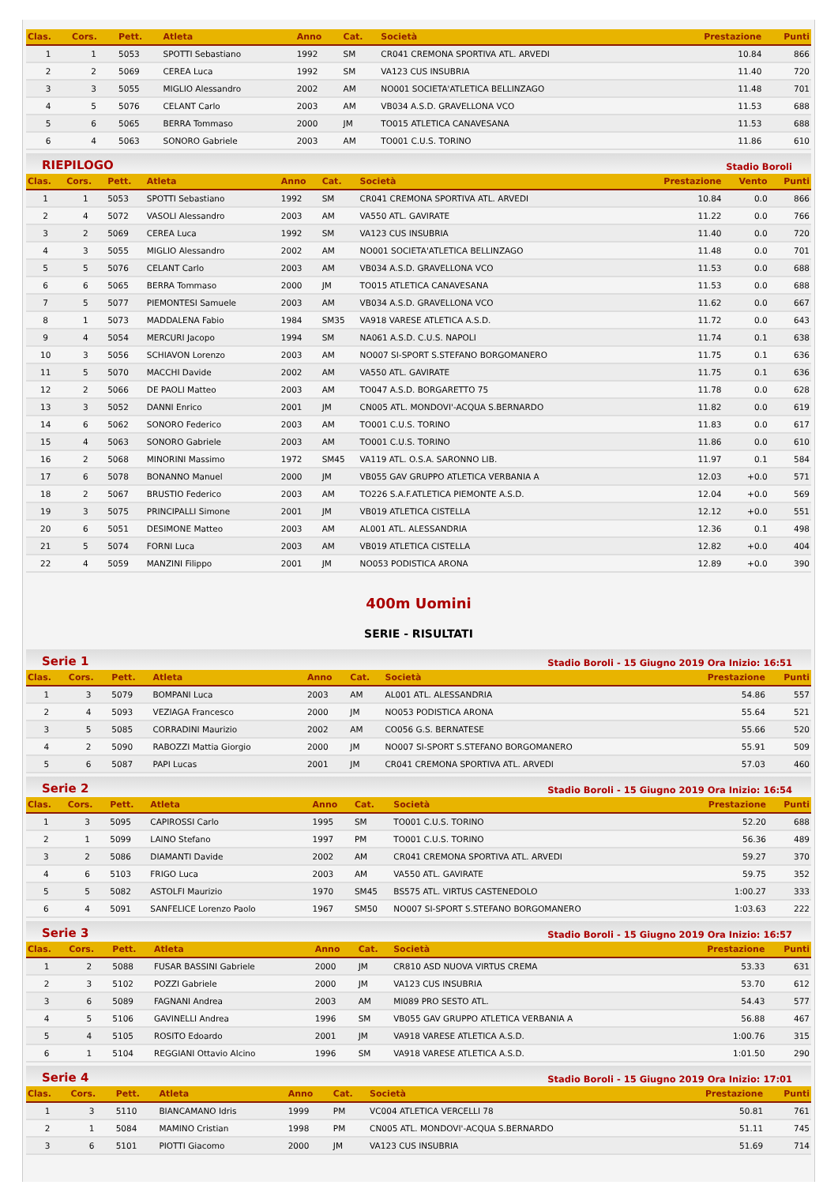| Clas. | Cors. | Pett. | Atleta | Anno | Cat. | Società | Prestazione | Punti |
| --- | --- | --- | --- | --- | --- | --- | --- | --- |
| 1 | 1 | 5053 | SPOTTI Sebastiano | 1992 | SM | CR041 CREMONA SPORTIVA ATL. ARVEDI | 10.84 | 866 |
| 2 | 2 | 5069 | CEREA Luca | 1992 | SM | VA123 CUS INSUBRIA | 11.40 | 720 |
| 3 | 3 | 5055 | MIGLIO Alessandro | 2002 | AM | NO001 SOCIETA'ATLETICA BELLINZAGO | 11.48 | 701 |
| 4 | 5 | 5076 | CELANT Carlo | 2003 | AM | VB034 A.S.D. GRAVELLONA VCO | 11.53 | 688 |
| 5 | 6 | 5065 | BERRA Tommaso | 2000 | JM | TO015 ATLETICA CANAVESANA | 11.53 | 688 |
| 6 | 4 | 5063 | SONORO Gabriele | 2003 | AM | TO001 C.U.S. TORINO | 11.86 | 610 |
RIEPILOGO Stadio Boroli
| Clas. | Cors. | Pett. | Atleta | Anno | Cat. | Società | Prestazione | Vento | Punti |
| --- | --- | --- | --- | --- | --- | --- | --- | --- | --- |
| 1 | 1 | 5053 | SPOTTI Sebastiano | 1992 | SM | CR041 CREMONA SPORTIVA ATL. ARVEDI | 10.84 | 0.0 | 866 |
| 2 | 4 | 5072 | VASOLI Alessandro | 2003 | AM | VA550 ATL. GAVIRATE | 11.22 | 0.0 | 766 |
| 3 | 2 | 5069 | CEREA Luca | 1992 | SM | VA123 CUS INSUBRIA | 11.40 | 0.0 | 720 |
| 4 | 3 | 5055 | MIGLIO Alessandro | 2002 | AM | NO001 SOCIETA'ATLETICA BELLINZAGO | 11.48 | 0.0 | 701 |
| 5 | 5 | 5076 | CELANT Carlo | 2003 | AM | VB034 A.S.D. GRAVELLONA VCO | 11.53 | 0.0 | 688 |
| 6 | 6 | 5065 | BERRA Tommaso | 2000 | JM | TO015 ATLETICA CANAVESANA | 11.53 | 0.0 | 688 |
| 7 | 5 | 5077 | PIEMONTESI Samuele | 2003 | AM | VB034 A.S.D. GRAVELLONA VCO | 11.62 | 0.0 | 667 |
| 8 | 1 | 5073 | MADDALENA Fabio | 1984 | SM35 | VA918 VARESE ATLETICA A.S.D. | 11.72 | 0.0 | 643 |
| 9 | 4 | 5054 | MERCURI Jacopo | 1994 | SM | NA061 A.S.D. C.U.S. NAPOLI | 11.74 | 0.1 | 638 |
| 10 | 3 | 5056 | SCHIAVON Lorenzo | 2003 | AM | NO007 SI-SPORT S.STEFANO BORGOMANERO | 11.75 | 0.1 | 636 |
| 11 | 5 | 5070 | MACCHI Davide | 2002 | AM | VA550 ATL. GAVIRATE | 11.75 | 0.1 | 636 |
| 12 | 2 | 5066 | DE PAOLI Matteo | 2003 | AM | TO047 A.S.D. BORGARETTO 75 | 11.78 | 0.0 | 628 |
| 13 | 3 | 5052 | DANNI Enrico | 2001 | JM | CN005 ATL. MONDOVI'-ACQUA S.BERNARDO | 11.82 | 0.0 | 619 |
| 14 | 6 | 5062 | SONORO Federico | 2003 | AM | TO001 C.U.S. TORINO | 11.83 | 0.0 | 617 |
| 15 | 4 | 5063 | SONORO Gabriele | 2003 | AM | TO001 C.U.S. TORINO | 11.86 | 0.0 | 610 |
| 16 | 2 | 5068 | MINORINI Massimo | 1972 | SM45 | VA119 ATL. O.S.A. SARONNO LIB. | 11.97 | 0.1 | 584 |
| 17 | 6 | 5078 | BONANNO Manuel | 2000 | JM | VB055 GAV GRUPPO ATLETICA VERBANIA A | 12.03 | +0.0 | 571 |
| 18 | 2 | 5067 | BRUSTIO Federico | 2003 | AM | TO226 S.A.F.ATLETICA PIEMONTE A.S.D. | 12.04 | +0.0 | 569 |
| 19 | 3 | 5075 | PRINCIPALLI Simone | 2001 | JM | VB019 ATLETICA CISTELLA | 12.12 | +0.0 | 551 |
| 20 | 6 | 5051 | DESIMONE Matteo | 2003 | AM | AL001 ATL. ALESSANDRIA | 12.36 | 0.1 | 498 |
| 21 | 5 | 5074 | FORNI Luca | 2003 | AM | VB019 ATLETICA CISTELLA | 12.82 | +0.0 | 404 |
| 22 | 4 | 5059 | MANZINI Filippo | 2001 | JM | NO053 PODISTICA ARONA | 12.89 | +0.0 | 390 |
400m Uomini
SERIE - RISULTATI
Serie 1 Stadio Boroli - 15 Giugno 2019 Ora Inizio: 16:51
| Clas. | Cors. | Pett. | Atleta | Anno | Cat. | Società | Prestazione | Punti |
| --- | --- | --- | --- | --- | --- | --- | --- | --- |
| 1 | 3 | 5079 | BOMPANI Luca | 2003 | AM | AL001 ATL. ALESSANDRIA | 54.86 | 557 |
| 2 | 4 | 5093 | VEZIAGA Francesco | 2000 | JM | NO053 PODISTICA ARONA | 55.64 | 521 |
| 3 | 5 | 5085 | CORRADINI Maurizio | 2002 | AM | CO056 G.S. BERNATESE | 55.66 | 520 |
| 4 | 2 | 5090 | RABOZZI Mattia Giorgio | 2000 | JM | NO007 SI-SPORT S.STEFANO BORGOMANERO | 55.91 | 509 |
| 5 | 6 | 5087 | PAPI Lucas | 2001 | JM | CR041 CREMONA SPORTIVA ATL. ARVEDI | 57.03 | 460 |
Serie 2 Stadio Boroli - 15 Giugno 2019 Ora Inizio: 16:54
| Clas. | Cors. | Pett. | Atleta | Anno | Cat. | Società | Prestazione | Punti |
| --- | --- | --- | --- | --- | --- | --- | --- | --- |
| 1 | 3 | 5095 | CAPIROSSI Carlo | 1995 | SM | TO001 C.U.S. TORINO | 52.20 | 688 |
| 2 | 1 | 5099 | LAINO Stefano | 1997 | PM | TO001 C.U.S. TORINO | 56.36 | 489 |
| 3 | 2 | 5086 | DIAMANTI Davide | 2002 | AM | CR041 CREMONA SPORTIVA ATL. ARVEDI | 59.27 | 370 |
| 4 | 6 | 5103 | FRIGO Luca | 2003 | AM | VA550 ATL. GAVIRATE | 59.75 | 352 |
| 5 | 5 | 5082 | ASTOLFI Maurizio | 1970 | SM45 | BS575 ATL. VIRTUS CASTENEDOLO | 1:00.27 | 333 |
| 6 | 4 | 5091 | SANFELICE Lorenzo Paolo | 1967 | SM50 | NO007 SI-SPORT S.STEFANO BORGOMANERO | 1:03.63 | 222 |
Serie 3 Stadio Boroli - 15 Giugno 2019 Ora Inizio: 16:57
| Clas. | Cors. | Pett. | Atleta | Anno | Cat. | Società | Prestazione | Punti |
| --- | --- | --- | --- | --- | --- | --- | --- | --- |
| 1 | 2 | 5088 | FUSAR BASSINI Gabriele | 2000 | JM | CR810 ASD NUOVA VIRTUS CREMA | 53.33 | 631 |
| 2 | 3 | 5102 | POZZI Gabriele | 2000 | JM | VA123 CUS INSUBRIA | 53.70 | 612 |
| 3 | 6 | 5089 | FAGNANI Andrea | 2003 | AM | MI089 PRO SESTO ATL. | 54.43 | 577 |
| 4 | 5 | 5106 | GAVINELLI Andrea | 1996 | SM | VB055 GAV GRUPPO ATLETICA VERBANIA A | 56.88 | 467 |
| 5 | 4 | 5105 | ROSITO Edoardo | 2001 | JM | VA918 VARESE ATLETICA A.S.D. | 1:00.76 | 315 |
| 6 | 1 | 5104 | REGGIANI Ottavio Alcino | 1996 | SM | VA918 VARESE ATLETICA A.S.D. | 1:01.50 | 290 |
Serie 4 Stadio Boroli - 15 Giugno 2019 Ora Inizio: 17:01
| Clas. | Cors. | Pett. | Atleta | Anno | Cat. | Società | Prestazione | Punti |
| --- | --- | --- | --- | --- | --- | --- | --- | --- |
| 1 | 3 | 5110 | BIANCAMANO Idris | 1999 | PM | VC004 ATLETICA VERCELLI 78 | 50.81 | 761 |
| 2 | 1 | 5084 | MAMINO Cristian | 1998 | PM | CN005 ATL. MONDOVI'-ACQUA S.BERNARDO | 51.11 | 745 |
| 3 | 6 | 5101 | PIOTTI Giacomo | 2000 | JM | VA123 CUS INSUBRIA | 51.69 | 714 |